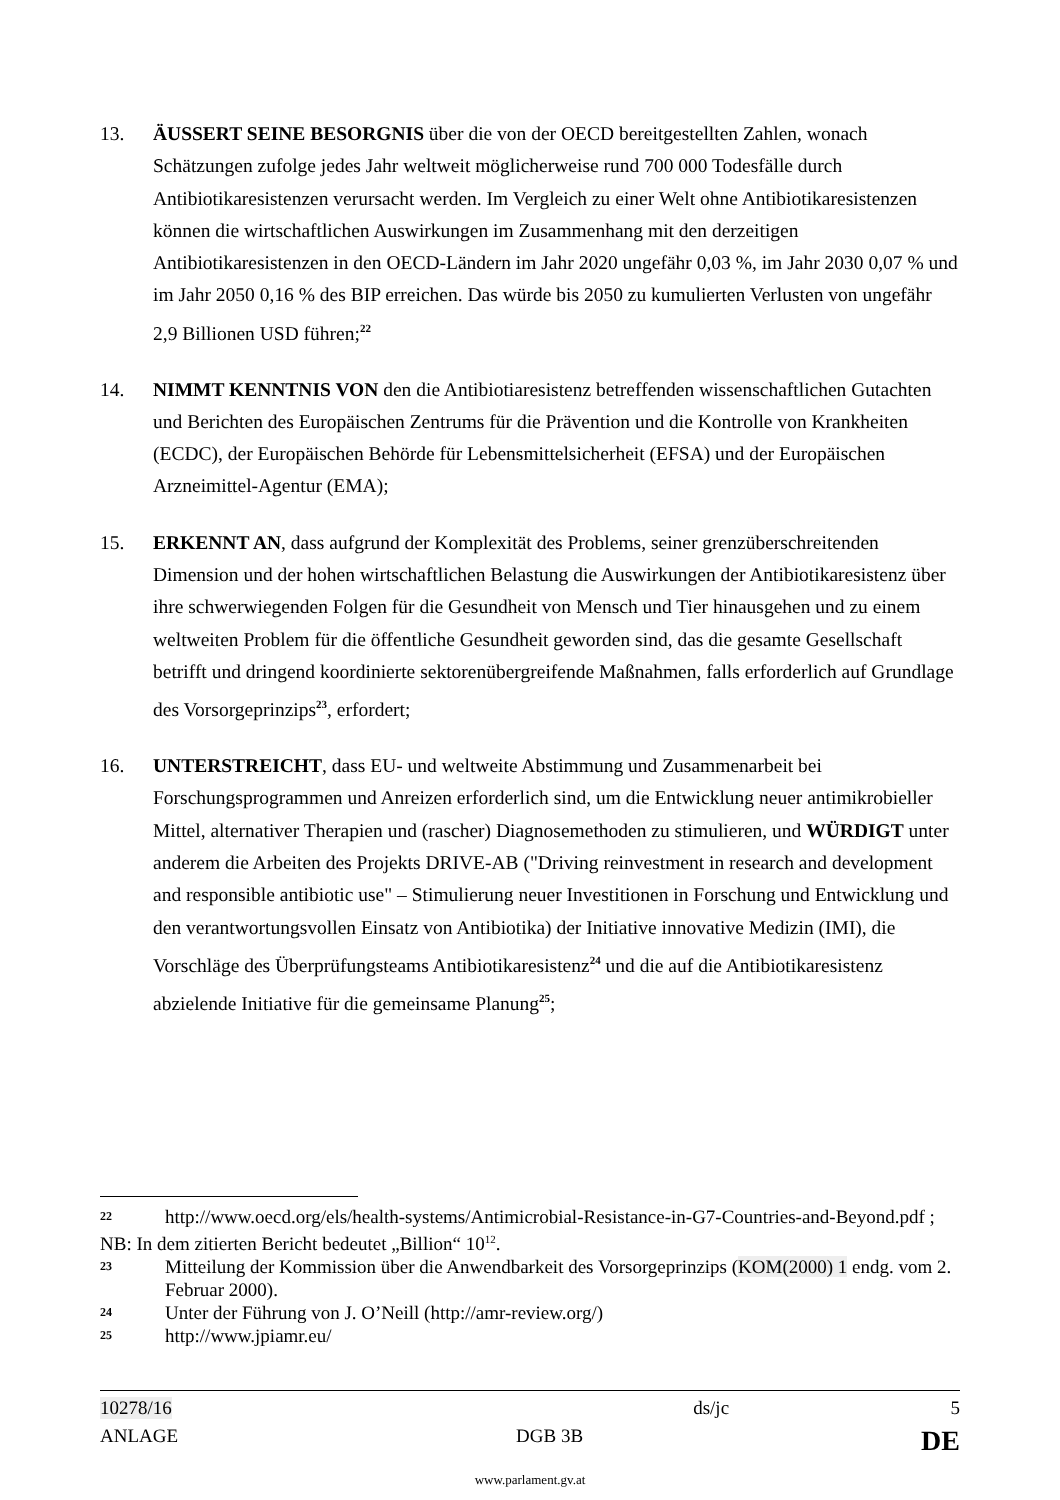13. ÄUSSERT SEINE BESORGNIS über die von der OECD bereitgestellten Zahlen, wonach Schätzungen zufolge jedes Jahr weltweit möglicherweise rund 700 000 Todesfälle durch Antibiotikaresistenzen verursacht werden. Im Vergleich zu einer Welt ohne Antibiotikaresistenzen können die wirtschaftlichen Auswirkungen im Zusammenhang mit den derzeitigen Antibiotikaresistenzen in den OECD-Ländern im Jahr 2020 ungefähr 0,03 %, im Jahr 2030 0,07 % und im Jahr 2050 0,16 % des BIP erreichen. Das würde bis 2050 zu kumulierten Verlusten von ungefähr 2,9 Billionen USD führen;<sup>22</sup>
14. NIMMT KENNTNIS VON den die Antibiotiaresistenz betreffenden wissenschaftlichen Gutachten und Berichten des Europäischen Zentrums für die Prävention und die Kontrolle von Krankheiten (ECDC), der Europäischen Behörde für Lebensmittelsicherheit (EFSA) und der Europäischen Arzneimittel-Agentur (EMA);
15. ERKENNT AN, dass aufgrund der Komplexität des Problems, seiner grenzüberschreitenden Dimension und der hohen wirtschaftlichen Belastung die Auswirkungen der Antibiotikaresistenz über ihre schwerwiegenden Folgen für die Gesundheit von Mensch und Tier hinausgehen und zu einem weltweiten Problem für die öffentliche Gesundheit geworden sind, das die gesamte Gesellschaft betrifft und dringend koordinierte sektorenübergreifende Maßnahmen, falls erforderlich auf Grundlage des Vorsorgeprinzips<sup>23</sup>, erfordert;
16. UNTERSTREICHT, dass EU- und weltweite Abstimmung und Zusammenarbeit bei Forschungsprogrammen und Anreizen erforderlich sind, um die Entwicklung neuer antimikrobieller Mittel, alternativer Therapien und (rascher) Diagnosemethoden zu stimulieren, und WÜRDIGT unter anderem die Arbeiten des Projekts DRIVE-AB ("Driving reinvestment in research and development and responsible antibiotic use" – Stimulierung neuer Investitionen in Forschung und Entwicklung und den verantwortungsvollen Einsatz von Antibiotika) der Initiative innovative Medizin (IMI), die Vorschläge des Überprüfungsteams Antibiotikaresistenz<sup>24</sup> und die auf die Antibiotikaresistenz abzielende Initiative für die gemeinsame Planung<sup>25</sup>;
22
http://www.oecd.org/els/health-systems/Antimicrobial-Resistance-in-G7-Countries-and-Beyond.pdf ;
NB: In dem zitierten Bericht bedeutet „Billion“ 10<sup>12</sup>.
23
Mitteilung der Kommission über die Anwendbarkeit des Vorsorgeprinzips (KOM(2000) 1 endg. vom 2. Februar 2000).
24
Unter der Führung von J. O’Neill (http://amr-review.org/)
25
http://www.jpiamr.eu/
10278/16 ds/jc 5
ANLAGE DGB 3B DE
www.parlament.gv.at